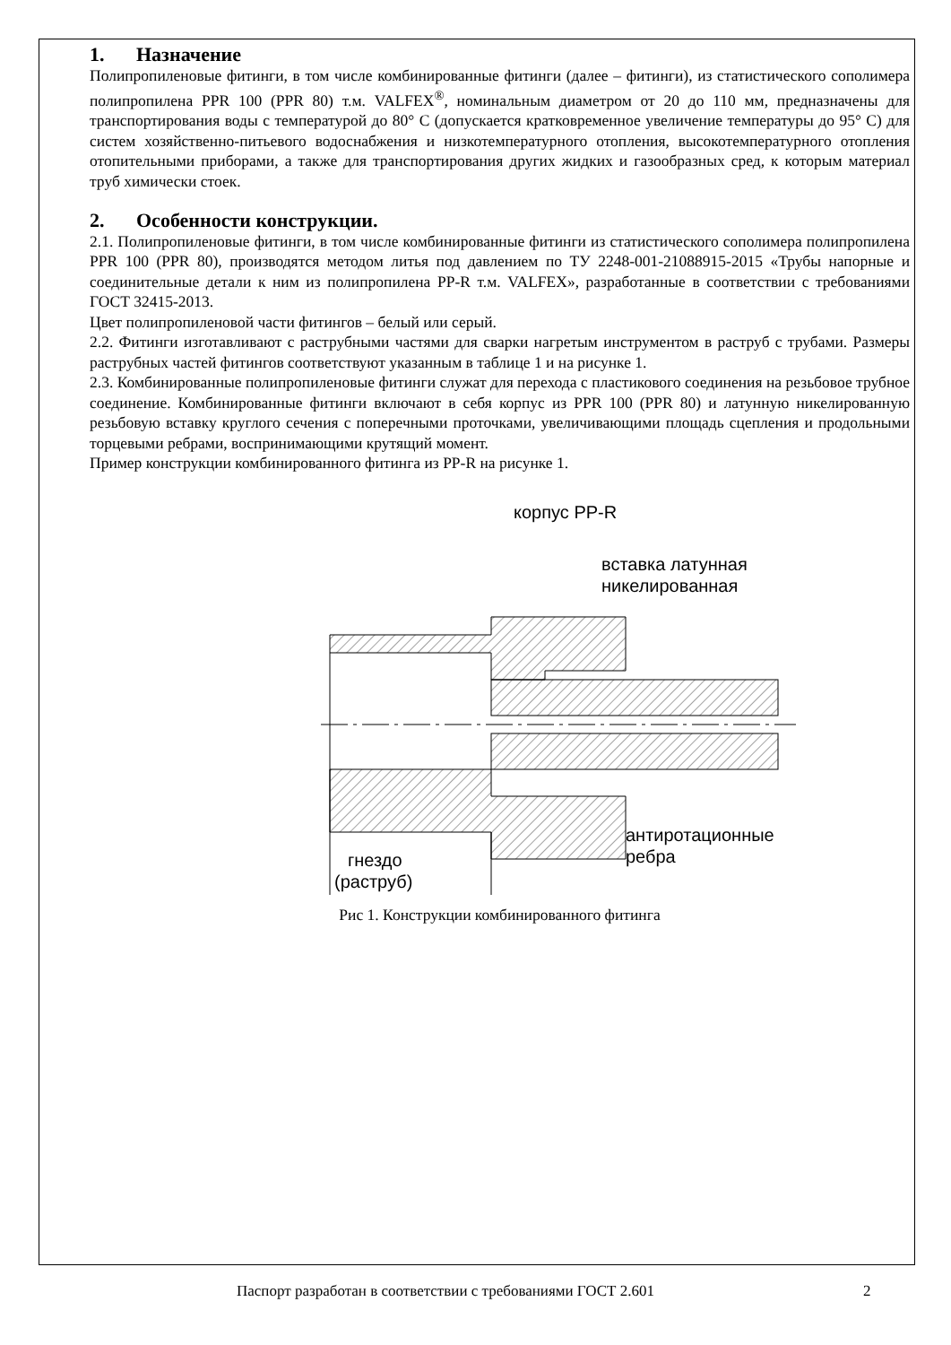1. Назначение
Полипропиленовые фитинги, в том числе комбинированные фитинги (далее – фитинги), из статистического сополимера полипропилена PPR 100 (PPR 80) т.м. VALFEX<sup>®</sup>, номинальным диаметром от 20 до 110 мм, предназначены для транспортирования воды с температурой до 80° С (допускается кратковременное увеличение температуры до 95° С) для систем хозяйственно-питьевого водоснабжения и низкотемпературного отопления, высокотемпературного отопления отопительными приборами, а также для транспортирования других жидких и газообразных сред, к которым материал труб химически стоек.
2. Особенности конструкции.
2.1. Полипропиленовые фитинги, в том числе комбинированные фитинги из статистического сополимера полипропилена PPR 100 (PPR 80), производятся методом литья под давлением по ТУ 2248-001-21088915-2015 «Трубы напорные и соединительные детали к ним из полипропилена PP-R т.м. VALFEX», разработанные в соответствии с требованиями ГОСТ 32415-2013.
Цвет полипропиленовой части фитингов – белый или серый.
2.2. Фитинги изготавливают с раструбными частями для сварки нагретым инструментом в раструб с трубами. Размеры раструбных частей фитингов соответствуют указанным в таблице 1 и на рисунке 1.
2.3. Комбинированные полипропиленовые фитинги служат для перехода с пластикового соединения на резьбовое трубное соединение. Комбинированные фитинги включают в себя корпус из PPR 100 (PPR 80) и латунную никелированную резьбовую вставку круглого сечения с поперечными проточками, увеличивающими площадь сцепления и продольными торцевыми ребрами, воспринимающими крутящий момент.
Пример конструкции комбинированного фитинга из PP-R на рисунке 1.
корпус PP-R
вставка латунная
никелированная
гнездо
(раструб)
антиротационные
ребра
Рис 1. Конструкции комбинированного фитинга
Паспорт разработан в соответствии с требованиями ГОСТ 2.601 2